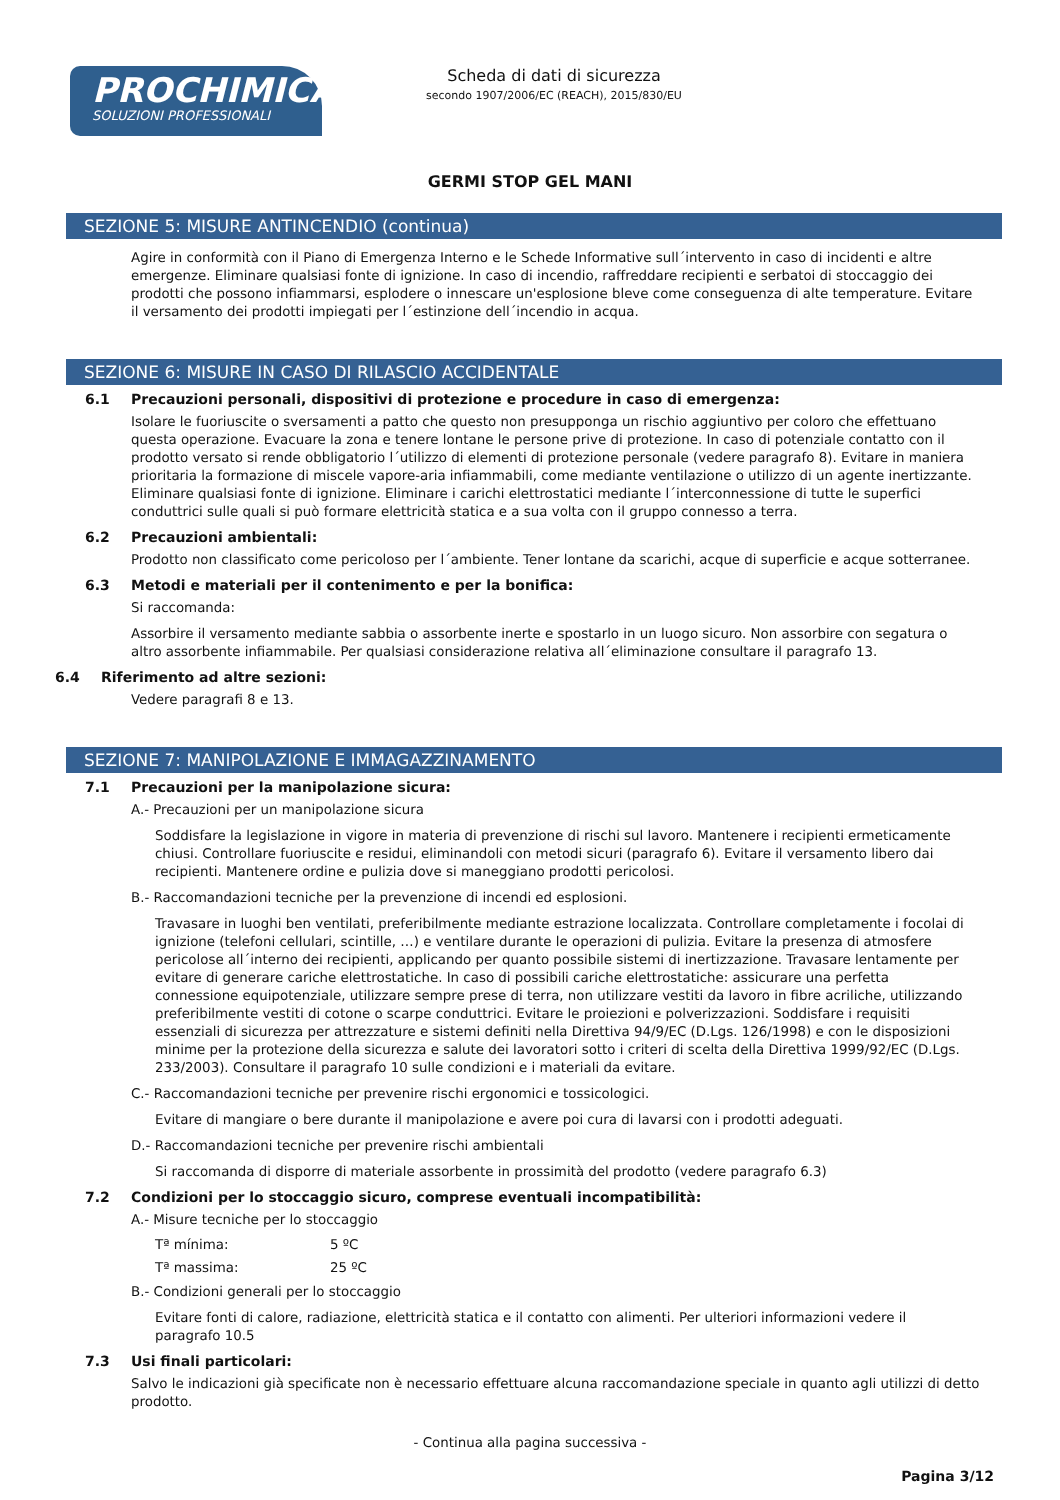PROCHIMICA
SOLUZIONI PROFESSIONALI
Scheda di dati di sicurezza
secondo 1907/2006/EC (REACH), 2015/830/EU
GERMI STOP GEL MANI
SEZIONE 5: MISURE ANTINCENDIO (continua)
Agire in conformità con il Piano di Emergenza Interno e le Schede Informative sull´intervento in caso di incidenti e altre emergenze. Eliminare qualsiasi fonte di ignizione. In caso di incendio, raffreddare recipienti e serbatoi di stoccaggio dei prodotti che possono infiammarsi, esplodere o innescare un'esplosione bleve come conseguenza di alte temperature. Evitare il versamento dei prodotti impiegati per l´estinzione dell´incendio in acqua.
SEZIONE 6: MISURE IN CASO DI RILASCIO ACCIDENTALE
6.1 Precauzioni personali, dispositivi di protezione e procedure in caso di emergenza:
Isolare le fuoriuscite o sversamenti a patto che questo non presupponga un rischio aggiuntivo per coloro che effettuano questa operazione. Evacuare la zona e tenere lontane le persone prive di protezione. In caso di potenziale contatto con il prodotto versato si rende obbligatorio l´utilizzo di elementi di protezione personale (vedere paragrafo 8). Evitare in maniera prioritaria la formazione di miscele vapore-aria infiammabili, come mediante ventilazione o utilizzo di un agente inertizzante. Eliminare qualsiasi fonte di ignizione. Eliminare i carichi elettrostatici mediante l´interconnessione di tutte le superfici conduttrici sulle quali si può formare elettricità statica e a sua volta con il gruppo connesso a terra.
6.2 Precauzioni ambientali:
Prodotto non classificato come pericoloso per l´ambiente. Tener lontane da scarichi, acque di superficie e acque sotterranee.
6.3 Metodi e materiali per il contenimento e per la bonifica:
Si raccomanda:
Assorbire il versamento mediante sabbia o assorbente inerte e spostarlo in un luogo sicuro. Non assorbire con segatura o altro assorbente infiammabile. Per qualsiasi considerazione relativa all´eliminazione consultare il paragrafo 13.
6.4 Riferimento ad altre sezioni:
Vedere paragrafi 8 e 13.
SEZIONE 7: MANIPOLAZIONE E IMMAGAZZINAMENTO
7.1 Precauzioni per la manipolazione sicura:
A.- Precauzioni per un manipolazione sicura
Soddisfare la legislazione in vigore in materia di prevenzione di rischi sul lavoro. Mantenere i recipienti ermeticamente chiusi. Controllare fuoriuscite e residui, eliminandoli con metodi sicuri (paragrafo 6). Evitare il versamento libero dai recipienti. Mantenere ordine e pulizia dove si maneggiano prodotti pericolosi.
B.- Raccomandazioni tecniche per la prevenzione di incendi ed esplosioni.
Travasare in luoghi ben ventilati, preferibilmente mediante estrazione localizzata. Controllare completamente i focolai di ignizione (telefoni cellulari, scintille, …) e ventilare durante le operazioni di pulizia. Evitare la presenza di atmosfere pericolose all´interno dei recipienti, applicando per quanto possibile sistemi di inertizzazione. Travasare lentamente per evitare di generare cariche elettrostatiche. In caso di possibili cariche elettrostatiche: assicurare una perfetta connessione equipotenziale, utilizzare sempre prese di terra, non utilizzare vestiti da lavoro in fibre acriliche, utilizzando preferibilmente vestiti di cotone o scarpe conduttrici. Evitare le proiezioni e polverizzazioni. Soddisfare i requisiti essenziali di sicurezza per attrezzature e sistemi definiti nella Direttiva 94/9/EC (D.Lgs. 126/1998) e con le disposizioni minime per la protezione della sicurezza e salute dei lavoratori sotto i criteri di scelta della Direttiva 1999/92/EC (D.Lgs. 233/2003). Consultare il paragrafo 10 sulle condizioni e i materiali da evitare.
C.- Raccomandazioni tecniche per prevenire rischi ergonomici e tossicologici.
Evitare di mangiare o bere durante il manipolazione e avere poi cura di lavarsi con i prodotti adeguati.
D.- Raccomandazioni tecniche per prevenire rischi ambientali
Si raccomanda di disporre di materiale assorbente in prossimità del prodotto (vedere paragrafo 6.3)
7.2 Condizioni per lo stoccaggio sicuro, comprese eventuali incompatibilità:
A.- Misure tecniche per lo stoccaggio
Tª mínima: 5 ºC
Tª massima: 25 ºC
B.- Condizioni generali per lo stoccaggio
Evitare fonti di calore, radiazione, elettricità statica e il contatto con alimenti. Per ulteriori informazioni vedere il paragrafo 10.5
7.3 Usi finali particolari:
Salvo le indicazioni già specificate non è necessario effettuare alcuna raccomandazione speciale in quanto agli utilizzi di detto prodotto.
- Continua alla pagina successiva -
Pagina 3/12